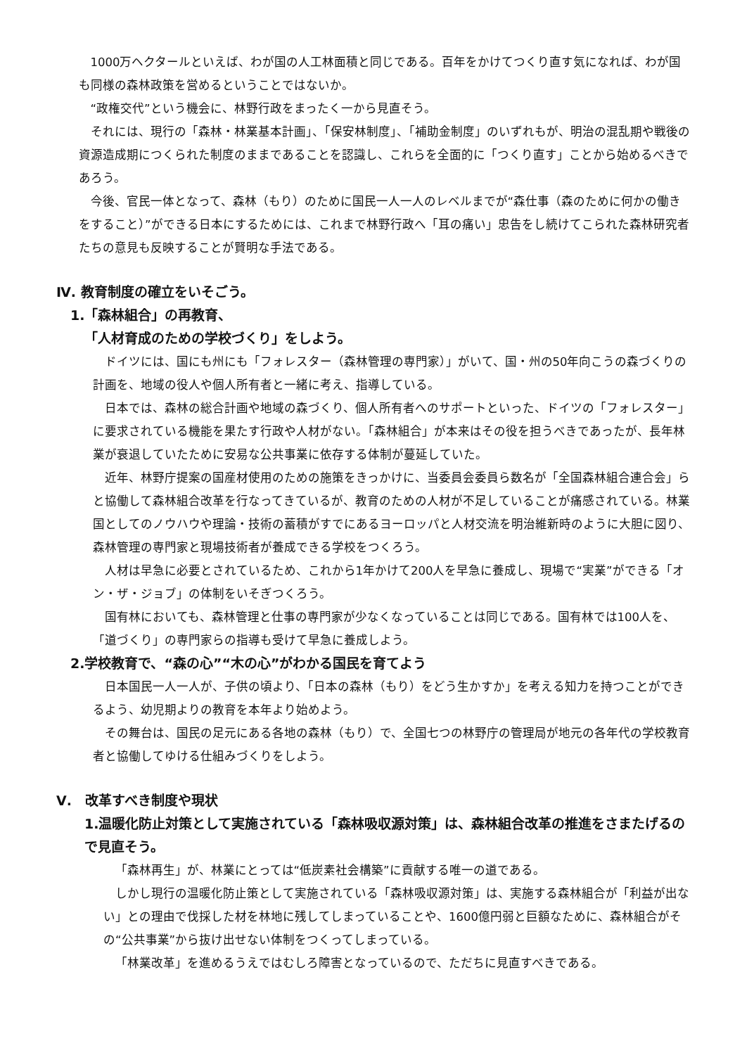1000万ヘクタールといえば、わが国の人工林面積と同じである。百年をかけてつくり直す気になれば、わが国も同様の森林政策を営めるということではないか。
“政権交代”という機会に、林野行政をまったく一から見直そう。
それには、現行の「森林・林業基本計画」、「保安林制度」、「補助金制度」のいずれもが、明治の混乱期や戦後の資源造成期につくられた制度のままであることを認識し、これらを全面的に「つくり直す」ことから始めるべきであろう。
今後、官民一体となって、森林（もり）のために国民一人一人のレベルまでが“森仕事（森のために何かの働きをすること）”ができる日本にするためには、これまで林野行政へ「耳の痛い」忠告をし続けてこられた森林研究者たちの意見も反映することが賢明な手法である。
Ⅳ. 教育制度の確立をいそごう。
1.「森林組合」の再教育、
「人材育成のための学校づくり」をしよう。
ドイツには、国にも州にも「フォレスター（森林管理の専門家）」がいて、国・州の50年向こうの森づくりの計画を、地域の役人や個人所有者と一緒に考え、指導している。
日本では、森林の総合計画や地域の森づくり、個人所有者へのサポートといった、ドイツの「フォレスター」に要求されている機能を果たす行政や人材がない。「森林組合」が本来はその役を担うべきであったが、長年林業が衰退していたために安易な公共事業に依存する体制が蔓延していた。
近年、林野庁提案の国産材使用のための施策をきっかけに、当委員会委員ら数名が「全国森林組合連合会」らと協働して森林組合改革を行なってきているが、教育のための人材が不足していることが痛感されている。林業国としてのノウハウや理論・技術の蓄積がすでにあるヨーロッパと人材交流を明治維新時のように大胆に図り、森林管理の専門家と現場技術者が養成できる学校をつくろう。
人材は早急に必要とされているため、これから1年かけて200人を早急に養成し、現場で“実業”ができる「オン・ザ・ジョブ」の体制をいそぎつくろう。
国有林においても、森林管理と仕事の専門家が少なくなっていることは同じである。国有林では100人を、「道づくり」の専門家らの指導も受けて早急に養成しよう。
2.学校教育で、“森の心”“木の心”がわかる国民を育てよう
日本国民一人一人が、子供の頃より、「日本の森林（もり）をどう生かすか」を考える知力を持つことができるよう、幼児期よりの教育を本年より始めよう。
その舞台は、国民の足元にある各地の森林（もり）で、全国七つの林野庁の管理局が地元の各年代の学校教育者と協働してゆける仕組みづくりをしよう。
Ⅴ.　改革すべき制度や現状
1.温暖化防止対策として実施されている「森林吸収源対策」は、森林組合改革の推進をさまたげるので見直そう。
「森林再生」が、林業にとっては“低炭素社会構築”に貢献する唯一の道である。
しかし現行の温暖化防止策として実施されている「森林吸収源対策」は、実施する森林組合が「利益が出ない」との理由で伐採した材を林地に残してしまっていることや、1600億円弱と巨額なために、森林組合がその“公共事業”から抜け出せない体制をつくってしまっている。
「林業改革」を進めるうえではむしろ障害となっているので、ただちに見直すべきである。